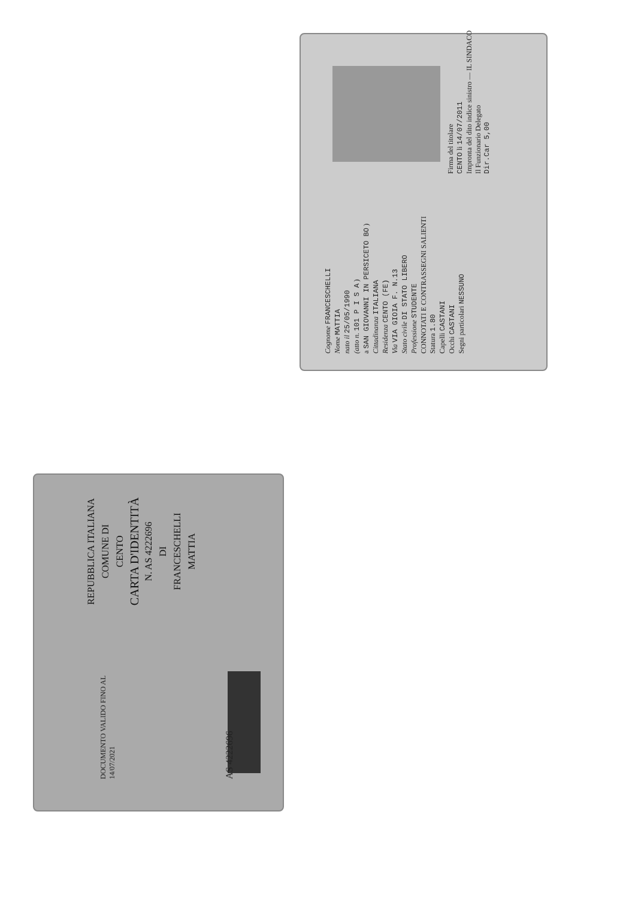Cognome FRANCESCHELLI
Nome MATTIA
nato il 25/05/1990
(atto n. 101 P I S A )
a SAN GIOVANNI IN PERSICETO BO )
Cittadinanza ITALIANA
Residenza CENTO (FE)
Via VIA GIOIA F. N.13
Stato civile DI STATO LIBERO
Professione STUDENTE
CONNOTATI E CONTRASSEGNI SALIENTI
Statura 1.80
Capelli CASTANI
Occhi CASTANI
Segni particolari NESSUNO
Firma del titolare
CENTO li 14/07/2011
Impronta del dito indice sinistro — IL SINDACO
Il Funzionario Delegato
Dir.Car 5,00
REPUBBLICA ITALIANA
COMUNE DI
CENTO
CARTA D'IDENTITÀ
N. AS 4222696
DI
FRANCESCHELLI
MATTIA
DOCUMENTO VALIDO FINO AL 14/07/2021
AS 4222696